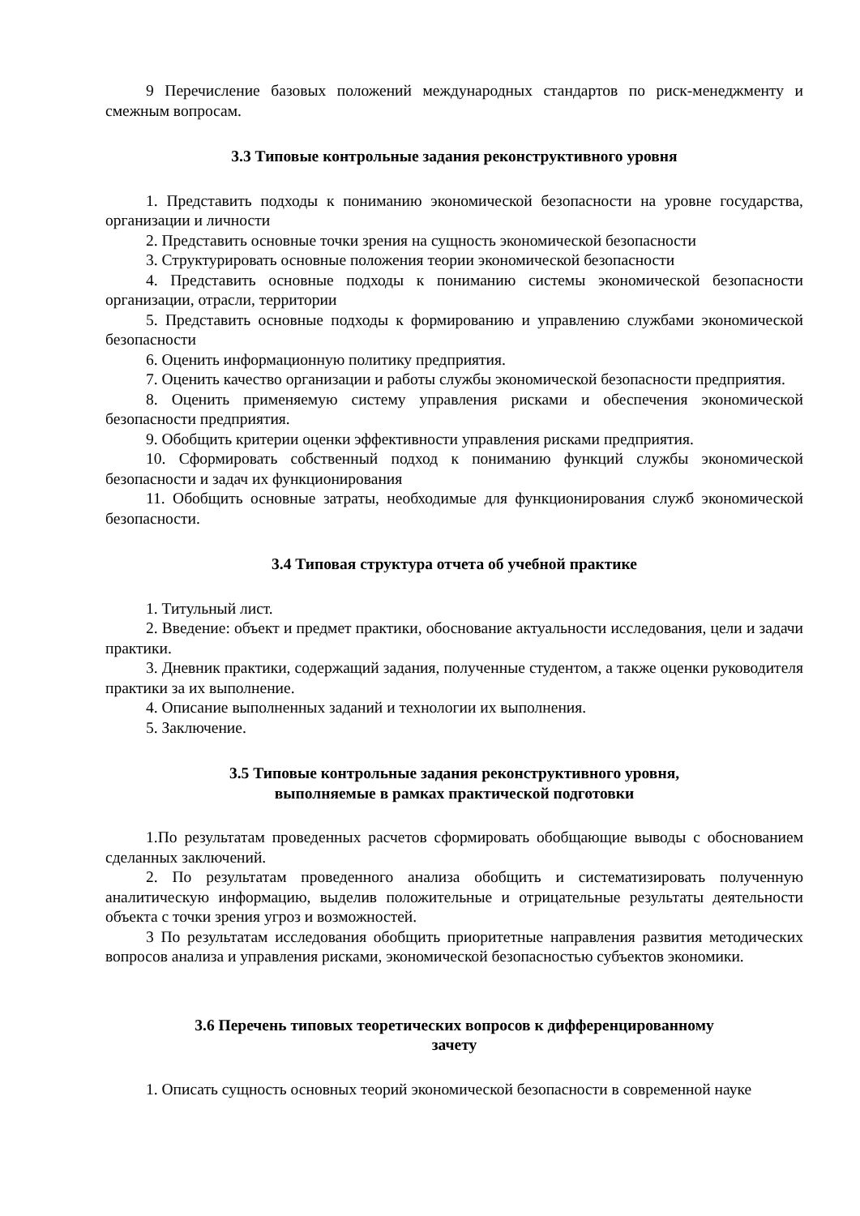9 Перечисление базовых положений международных стандартов по риск-менеджменту и смежным вопросам.
3.3 Типовые контрольные задания реконструктивного уровня
1. Представить подходы к пониманию экономической безопасности на уровне государства, организации и личности
2. Представить основные точки зрения на сущность экономической безопасности
3. Структурировать основные положения теории экономической безопасности
4. Представить основные подходы к пониманию системы экономической безопасности организации, отрасли, территории
5. Представить основные подходы к формированию и управлению службами экономической безопасности
6. Оценить информационную политику предприятия.
7. Оценить качество организации и работы службы экономической безопасности предприятия.
8. Оценить применяемую систему управления рисками и обеспечения экономической безопасности предприятия.
9. Обобщить критерии оценки эффективности управления рисками предприятия.
10. Сформировать собственный подход к пониманию функций службы экономической безопасности и задач их функционирования
11. Обобщить основные затраты, необходимые для функционирования служб экономической безопасности.
3.4 Типовая структура отчета об учебной практике
1. Титульный лист.
2. Введение: объект и предмет практики, обоснование актуальности исследования, цели и задачи практики.
3. Дневник практики, содержащий задания, полученные студентом, а также оценки руководителя практики за их выполнение.
4. Описание выполненных заданий и технологии их выполнения.
5. Заключение.
3.5 Типовые контрольные задания реконструктивного уровня,
выполняемые в рамках практической подготовки
1.По результатам проведенных расчетов сформировать обобщающие выводы с обоснованием сделанных заключений.
2. По результатам проведенного анализа обобщить и систематизировать полученную аналитическую информацию, выделив положительные и отрицательные результаты деятельности объекта с точки зрения угроз и возможностей.
3 По результатам исследования обобщить приоритетные направления развития методических вопросов анализа и управления рисками, экономической безопасностью субъектов экономики.
3.6 Перечень типовых теоретических вопросов к дифференцированному
зачету
1. Описать сущность основных теорий экономической безопасности в современной науке